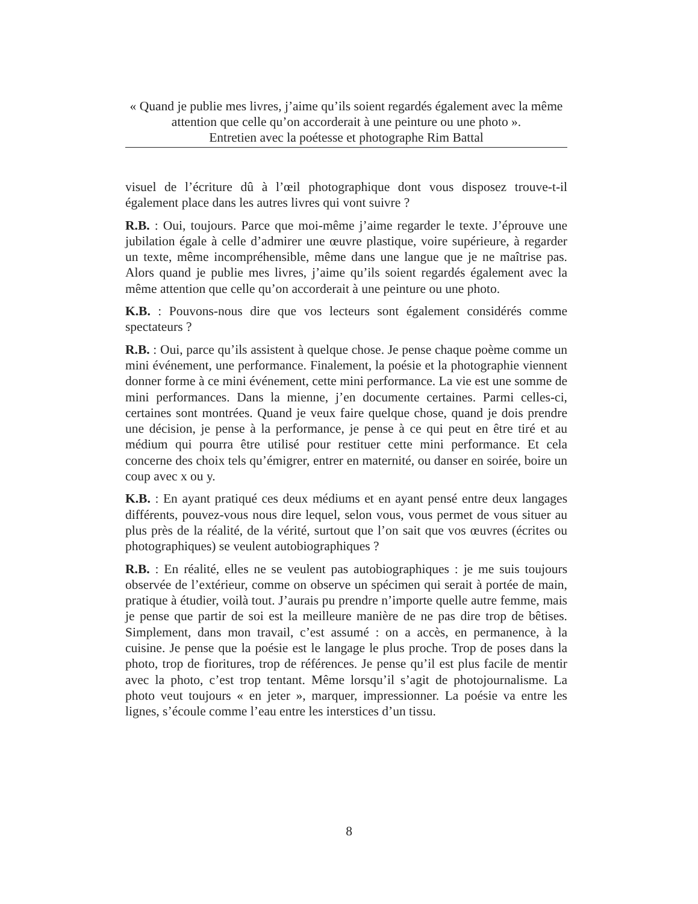« Quand je publie mes livres, j’aime qu’ils soient regardés également avec la même attention que celle qu’on accorderait à une peinture ou une photo ».
Entretien avec la poétesse et photographe Rim Battal
visuel de l’écriture dû à l’œil photographique dont vous disposez trouve-t-il également place dans les autres livres qui vont suivre ?
R.B. : Oui, toujours. Parce que moi-même j’aime regarder le texte. J’éprouve une jubilation égale à celle d’admirer une œuvre plastique, voire supérieure, à regarder un texte, même incompréhensible, même dans une langue que je ne maîtrise pas. Alors quand je publie mes livres, j’aime qu’ils soient regardés également avec la même attention que celle qu’on accorderait à une peinture ou une photo.
K.B. : Pouvons-nous dire que vos lecteurs sont également considérés comme spectateurs ?
R.B. : Oui, parce qu’ils assistent à quelque chose. Je pense chaque poème comme un mini événement, une performance. Finalement, la poésie et la photographie viennent donner forme à ce mini événement, cette mini performance. La vie est une somme de mini performances. Dans la mienne, j’en documente certaines. Parmi celles-ci, certaines sont montrées. Quand je veux faire quelque chose, quand je dois prendre une décision, je pense à la performance, je pense à ce qui peut en être tiré et au médium qui pourra être utilisé pour restituer cette mini performance. Et cela concerne des choix tels qu’émigrer, entrer en maternité, ou danser en soirée, boire un coup avec x ou y.
K.B. : En ayant pratiqué ces deux médiums et en ayant pensé entre deux langages différents, pouvez-vous nous dire lequel, selon vous, vous permet de vous situer au plus près de la réalité, de la vérité, surtout que l’on sait que vos œuvres (écrites ou photographiques) se veulent autobiographiques ?
R.B. : En réalité, elles ne se veulent pas autobiographiques : je me suis toujours observée de l’extérieur, comme on observe un spécimen qui serait à portée de main, pratique à étudier, voilà tout. J’aurais pu prendre n’importe quelle autre femme, mais je pense que partir de soi est la meilleure manière de ne pas dire trop de bêtises. Simplement, dans mon travail, c’est assumé : on a accès, en permanence, à la cuisine. Je pense que la poésie est le langage le plus proche. Trop de poses dans la photo, trop de fioritures, trop de références. Je pense qu’il est plus facile de mentir avec la photo, c’est trop tentant. Même lorsqu’il s’agit de photojournalisme. La photo veut toujours « en jeter », marquer, impressionner. La poésie va entre les lignes, s’écoule comme l’eau entre les interstices d’un tissu.
8